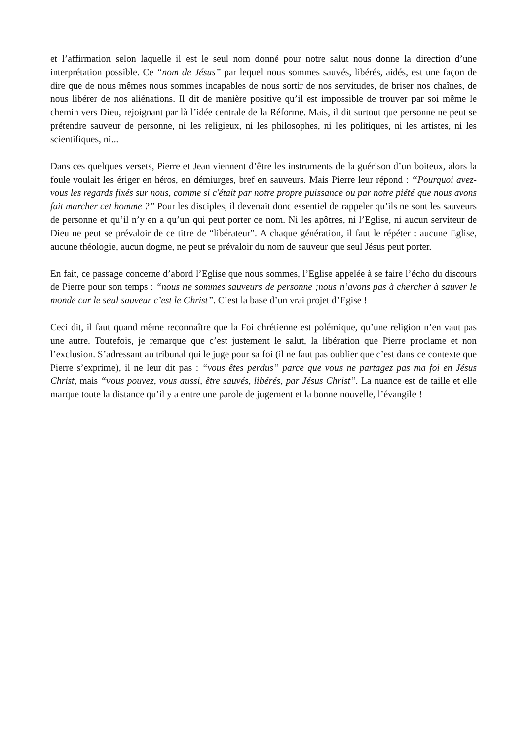et l’affirmation selon laquelle il est le seul nom donné pour notre salut nous donne la direction d’une interprétation possible. Ce “nom de Jésus” par lequel nous sommes sauvés, libérés, aidés, est une façon de dire que de nous mêmes nous sommes incapables de nous sortir de nos servitudes, de briser nos chaînes, de nous libérer de nos aliénations. Il dit de manière positive qu’il est impossible de trouver par soi même le chemin vers Dieu, rejoignant par là l’idée centrale de la Réforme. Mais, il dit surtout que personne ne peut se prétendre sauveur de personne, ni les religieux, ni les philosophes, ni les politiques, ni les artistes, ni les scientifiques, ni...
Dans ces quelques versets, Pierre et Jean viennent d’être les instruments de la guérison d’un boiteux, alors la foule voulait les ériger en héros, en démiurges, bref en sauveurs. Mais Pierre leur répond : “Pourquoi avez-vous les regards fixés sur nous, comme si c'était par notre propre puissance ou par notre piété que nous avons fait marcher cet homme ?” Pour les disciples, il devenait donc essentiel de rappeler qu’ils ne sont les sauveurs de personne et qu’il n’y en a qu’un qui peut porter ce nom. Ni les apôtres, ni l’Eglise, ni aucun serviteur de Dieu ne peut se prévaloir de ce titre de “libérateur”. A chaque génération, il faut le répéter : aucune Eglise, aucune théologie, aucun dogme, ne peut se prévaloir du nom de sauveur que seul Jésus peut porter.
En fait, ce passage concerne d’abord l’Eglise que nous sommes, l’Eglise appelée à se faire l’écho du discours de Pierre pour son temps : “nous ne sommes sauveurs de personne ;nous n’avons pas à chercher à sauver le monde car le seul sauveur c’est le Christ”. C’est la base d’un vrai projet d’Egise !
Ceci dit, il faut quand même reconnaître que la Foi chrétienne est polémique, qu’une religion n’en vaut pas une autre. Toutefois, je remarque que c’est justement le salut, la libération que Pierre proclame et non l’exclusion. S’adressant au tribunal qui le juge pour sa foi (il ne faut pas oublier que c’est dans ce contexte que Pierre s’exprime), il ne leur dit pas : “vous êtes perdus” parce que vous ne partagez pas ma foi en Jésus Christ, mais “vous pouvez, vous aussi, être sauvés, libérés, par Jésus Christ”. La nuance est de taille et elle marque toute la distance qu’il y a entre une parole de jugement et la bonne nouvelle, l’évangile !